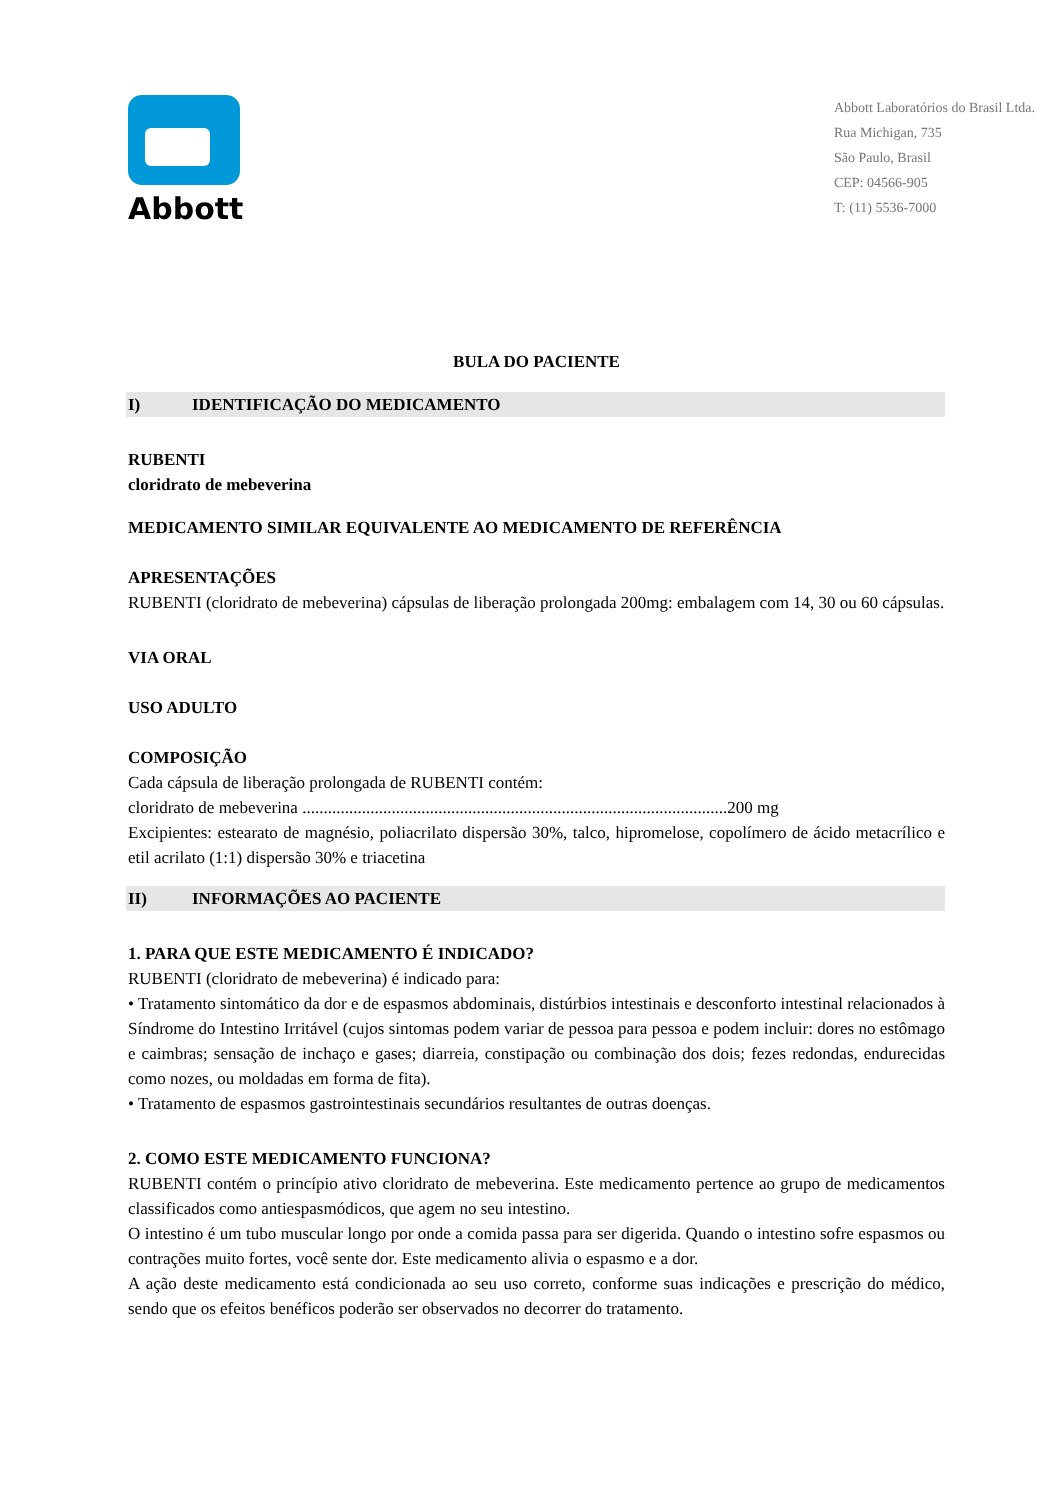Abbott
Abbott Laboratórios do Brasil Ltda.
Rua Michigan, 735
São Paulo, Brasil
CEP: 04566-905
T: (11) 5536-7000
BULA DO PACIENTE
I) IDENTIFICAÇÃO DO MEDICAMENTO
RUBENTI
cloridrato de mebeverina
MEDICAMENTO SIMILAR EQUIVALENTE AO MEDICAMENTO DE REFERÊNCIA
APRESENTAÇÕES
RUBENTI (cloridrato de mebeverina) cápsulas de liberação prolongada 200mg: embalagem com 14, 30 ou 60 cápsulas.
VIA ORAL
USO ADULTO
COMPOSIÇÃO
Cada cápsula de liberação prolongada de RUBENTI contém:
cloridrato de mebeverina ....................................................................................................200 mg
Excipientes: estearato de magnésio, poliacrilato dispersão 30%, talco, hipromelose, copolímero de ácido metacrílico e etil acrilato (1:1) dispersão 30% e triacetina
II) INFORMAÇÕES AO PACIENTE
1. PARA QUE ESTE MEDICAMENTO É INDICADO?
RUBENTI (cloridrato de mebeverina) é indicado para:
• Tratamento sintomático da dor e de espasmos abdominais, distúrbios intestinais e desconforto intestinal relacionados à Síndrome do Intestino Irritável (cujos sintomas podem variar de pessoa para pessoa e podem incluir: dores no estômago e caimbras; sensação de inchaço e gases; diarreia, constipação ou combinação dos dois; fezes redondas, endurecidas como nozes, ou moldadas em forma de fita).
• Tratamento de espasmos gastrointestinais secundários resultantes de outras doenças.
2. COMO ESTE MEDICAMENTO FUNCIONA?
RUBENTI contém o princípio ativo cloridrato de mebeverina. Este medicamento pertence ao grupo de medicamentos classificados como antiespasmódicos, que agem no seu intestino.
O intestino é um tubo muscular longo por onde a comida passa para ser digerida. Quando o intestino sofre espasmos ou contrações muito fortes, você sente dor. Este medicamento alivia o espasmo e a dor.
A ação deste medicamento está condicionada ao seu uso correto, conforme suas indicações e prescrição do médico, sendo que os efeitos benéficos poderão ser observados no decorrer do tratamento.